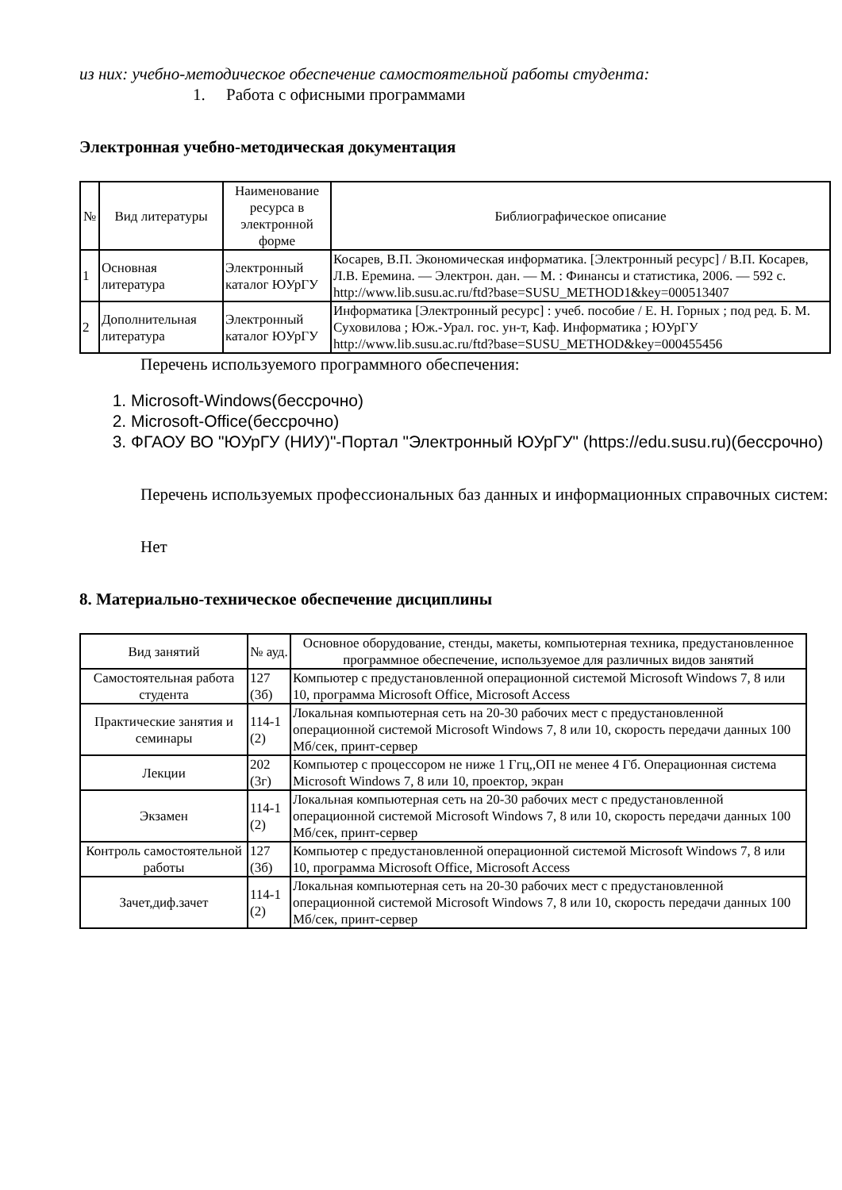из них: учебно-методическое обеспечение самостоятельной работы студента:
1. Работа с офисными программами
Электронная учебно-методическая документация
| № | Вид литературы | Наименование ресурса в электронной форме | Библиографическое описание |
| --- | --- | --- | --- |
| 1 | Основная литература | Электронный каталог ЮУрГУ | Косарев, В.П. Экономическая информатика. [Электронный ресурс] / В.П. Косарев, Л.В. Еремина. — Электрон. дан. — М. : Финансы и статистика, 2006. — 592 с. http://www.lib.susu.ac.ru/ftd?base=SUSU_METHOD1&key=000513407 |
| 2 | Дополнительная литература | Электронный каталог ЮУрГУ | Информатика [Электронный ресурс] : учеб. пособие / Е. Н. Горных ; под ред. Б. М. Суховилова ; Юж.-Урал. гос. ун-т, Каф. Информатика ; ЮУрГУ http://www.lib.susu.ac.ru/ftd?base=SUSU_METHOD&key=000455456 |
Перечень используемого программного обеспечения:
1. Microsoft-Windows(бессрочно)
2. Microsoft-Office(бессрочно)
3. ФГАОУ ВО "ЮУрГУ (НИУ)"-Портал "Электронный ЮУрГУ" (https://edu.susu.ru)(бессрочно)
Перечень используемых профессиональных баз данных и информационных справочных систем:
Нет
8. Материально-техническое обеспечение дисциплины
| Вид занятий | № ауд. | Основное оборудование, стенды, макеты, компьютерная техника, предустановленное программное обеспечение, используемое для различных видов занятий |
| --- | --- | --- |
| Самостоятельная работа студента | 127 (3б) | Компьютер с предустановленной операционной системой Microsoft Windows 7, 8 или 10, программа Microsoft Office, Microsoft Access |
| Практические занятия и семинары | 114-1 (2) | Локальная компьютерная сеть на 20-30 рабочих мест с предустановленной операционной системой Microsoft Windows 7, 8 или 10, скорость передачи данных 100 Мб/сек, принт-сервер |
| Лекции | 202 (3г) | Компьютер с процессором не ниже 1 Ггц,,ОП не менее 4 Гб. Операционная система Microsoft Windows 7, 8 или 10, проектор, экран |
| Экзамен | 114-1 (2) | Локальная компьютерная сеть на 20-30 рабочих мест с предустановленной операционной системой Microsoft Windows 7, 8 или 10, скорость передачи данных 100 Мб/сек, принт-сервер |
| Контроль самостоятельной работы | 127 (3б) | Компьютер с предустановленной операционной системой Microsoft Windows 7, 8 или 10, программа Microsoft Office, Microsoft Access |
| Зачет,диф.зачет | 114-1 (2) | Локальная компьютерная сеть на 20-30 рабочих мест с предустановленной операционной системой Microsoft Windows 7, 8 или 10, скорость передачи данных 100 Мб/сек, принт-сервер |